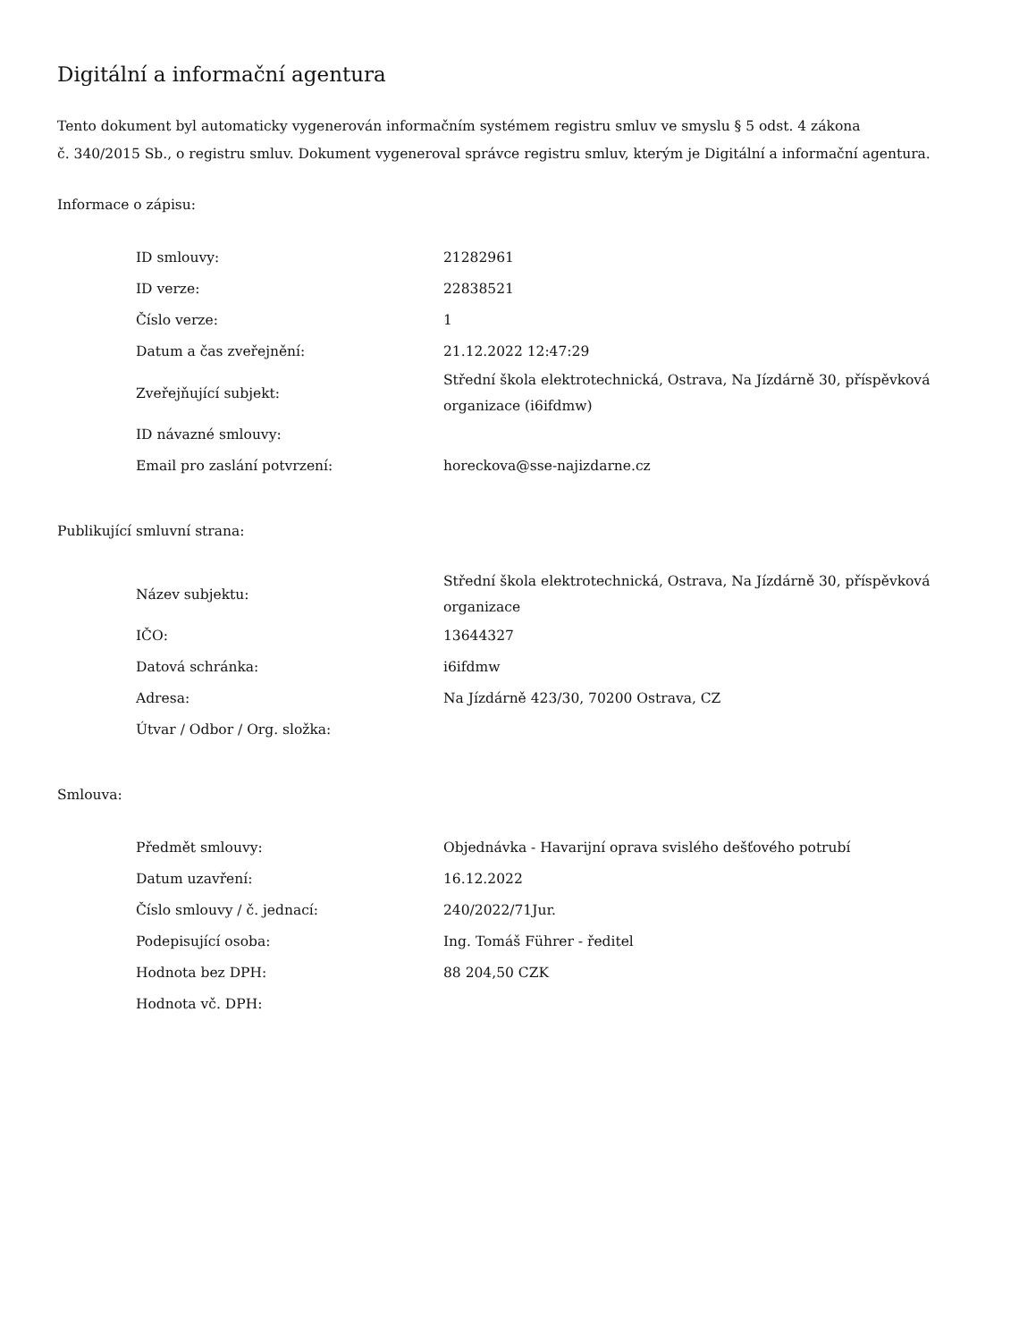Digitální a informační agentura
Tento dokument byl automaticky vygenerován informačním systémem registru smluv ve smyslu § 5 odst. 4 zákona
č. 340/2015 Sb., o registru smluv. Dokument vygeneroval správce registru smluv, kterým je Digitální a informační agentura.
Informace o zápisu:
| ID smlouvy: | 21282961 |
| ID verze: | 22838521 |
| Číslo verze: | 1 |
| Datum a čas zveřejnění: | 21.12.2022 12:47:29 |
| Zveřejňující subjekt: | Střední škola elektrotechnická, Ostrava, Na Jízdárně 30, příspěvková organizace (i6ifdmw) |
| ID návazné smlouvy: | |
| Email pro zaslání potvrzení: | horeckova@sse-najizdarne.cz |
Publikující smluvní strana:
| Název subjektu: | Střední škola elektrotechnická, Ostrava, Na Jízdárně 30, příspěvková organizace |
| IČO: | 13644327 |
| Datová schránka: | i6ifdmw |
| Adresa: | Na Jízdárně 423/30, 70200 Ostrava, CZ |
| Útvar / Odbor / Org. složka: | |
Smlouva:
| Předmět smlouvy: | Objednávka - Havarijní oprava svislého dešťového potrubí |
| Datum uzavření: | 16.12.2022 |
| Číslo smlouvy / č. jednací: | 240/2022/71Jur. |
| Podepisující osoba: | Ing. Tomáš Führer - ředitel |
| Hodnota bez DPH: | 88 204,50 CZK |
| Hodnota vč. DPH: | |